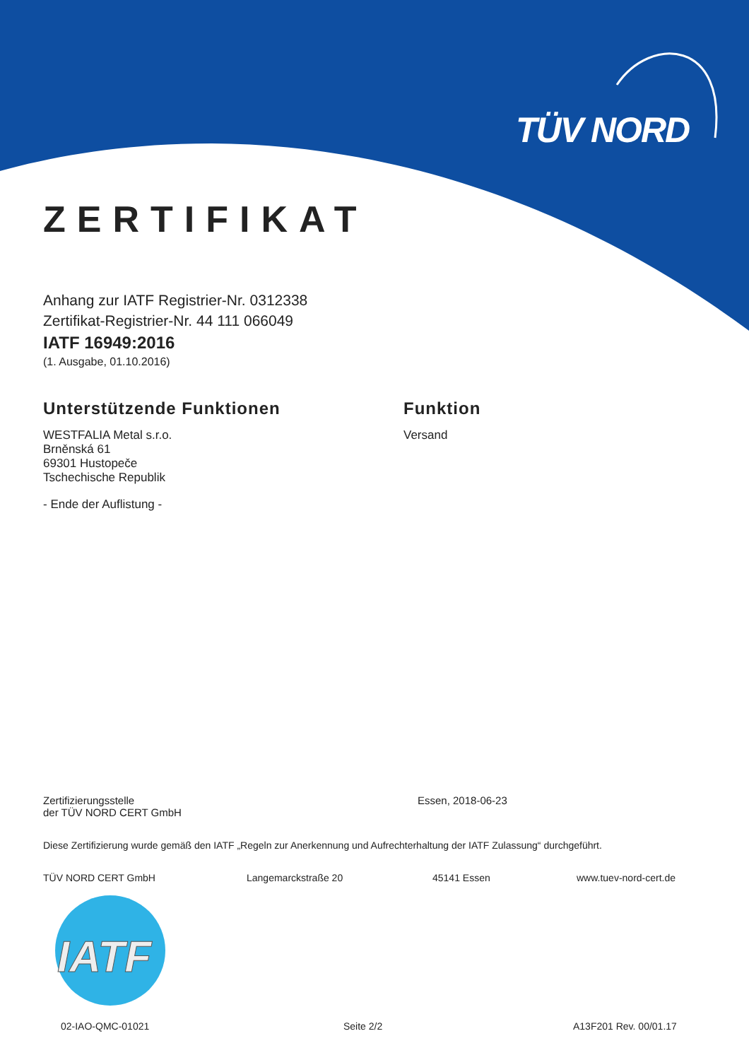TÜV NORD
ZERTIFIKAT
Anhang zur IATF Registrier-Nr. 0312338
Zertifikat-Registrier-Nr. 44 111 066049
IATF 16949:2016
(1. Ausgabe, 01.10.2016)
Unterstützende Funktionen
WESTFALIA Metal s.r.o.
Brněnská 61
69301 Hustopeče
Tschechische Republik
- Ende der Auflistung -
Funktion
Versand
Zertifizierungsstelle
der TÜV NORD CERT GmbH
Essen, 2018-06-23
Diese Zertifizierung wurde gemäß den IATF „Regeln zur Anerkennung und Aufrechterhaltung der IATF Zulassung“ durchgeführt.
TÜV NORD CERT GmbH Langemarckstraße 20 45141 Essen www.tuev-nord-cert.de
IATF
02-IAO-QMC-01021 Seite 2/2 A13F201 Rev. 00/01.17